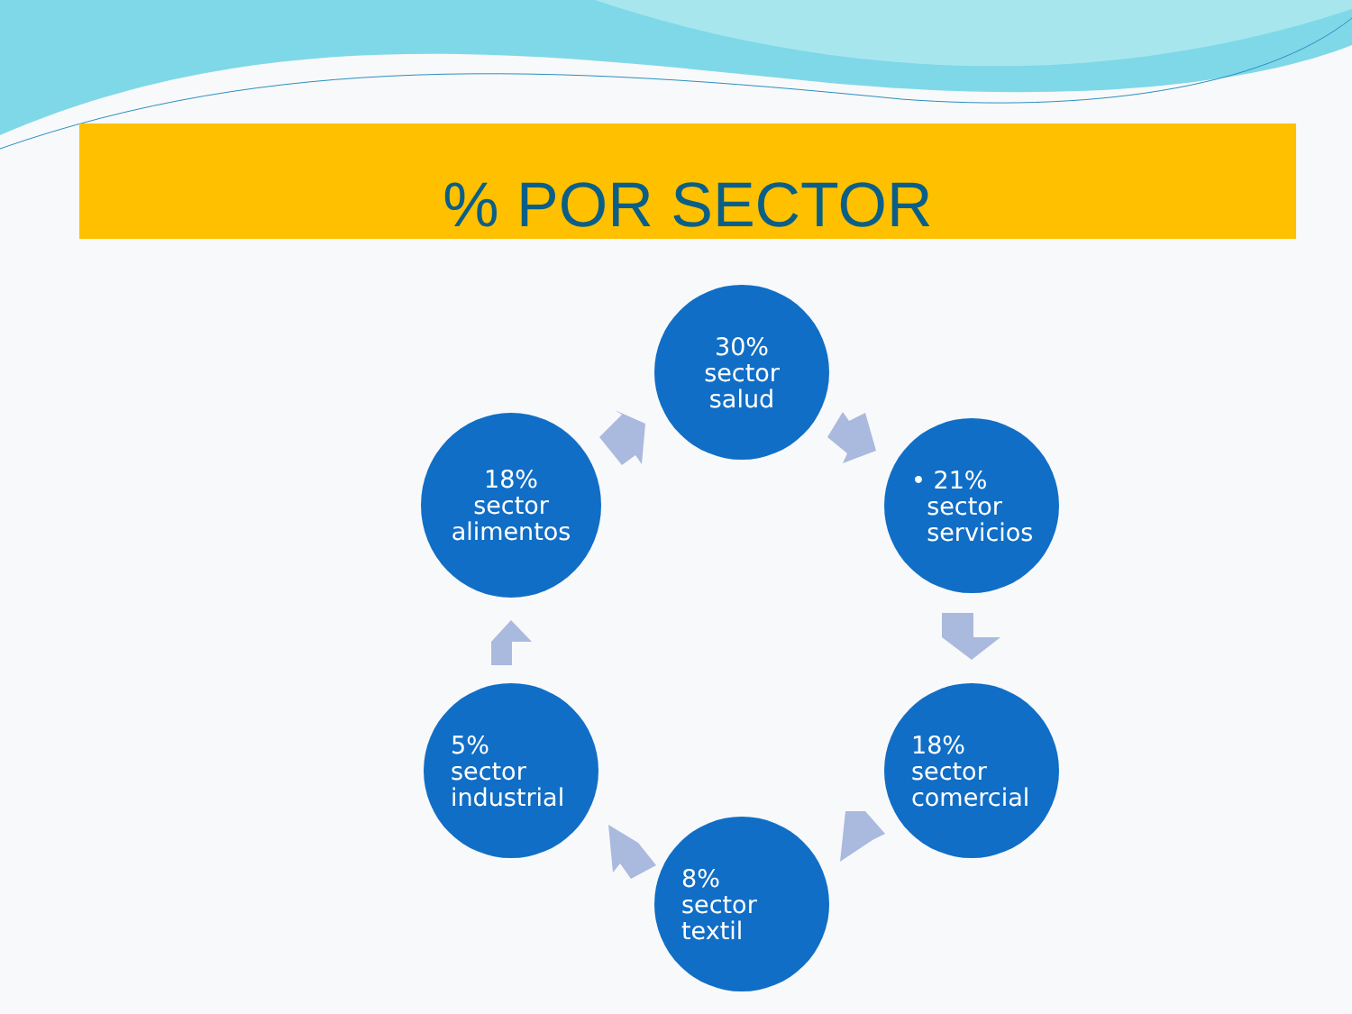% POR SECTOR
30%
sector
salud
• 21%
sector
servicios
18%
sector
comercial
8%
sector
textil
5%
sector
industrial
18%
sector
alimentos